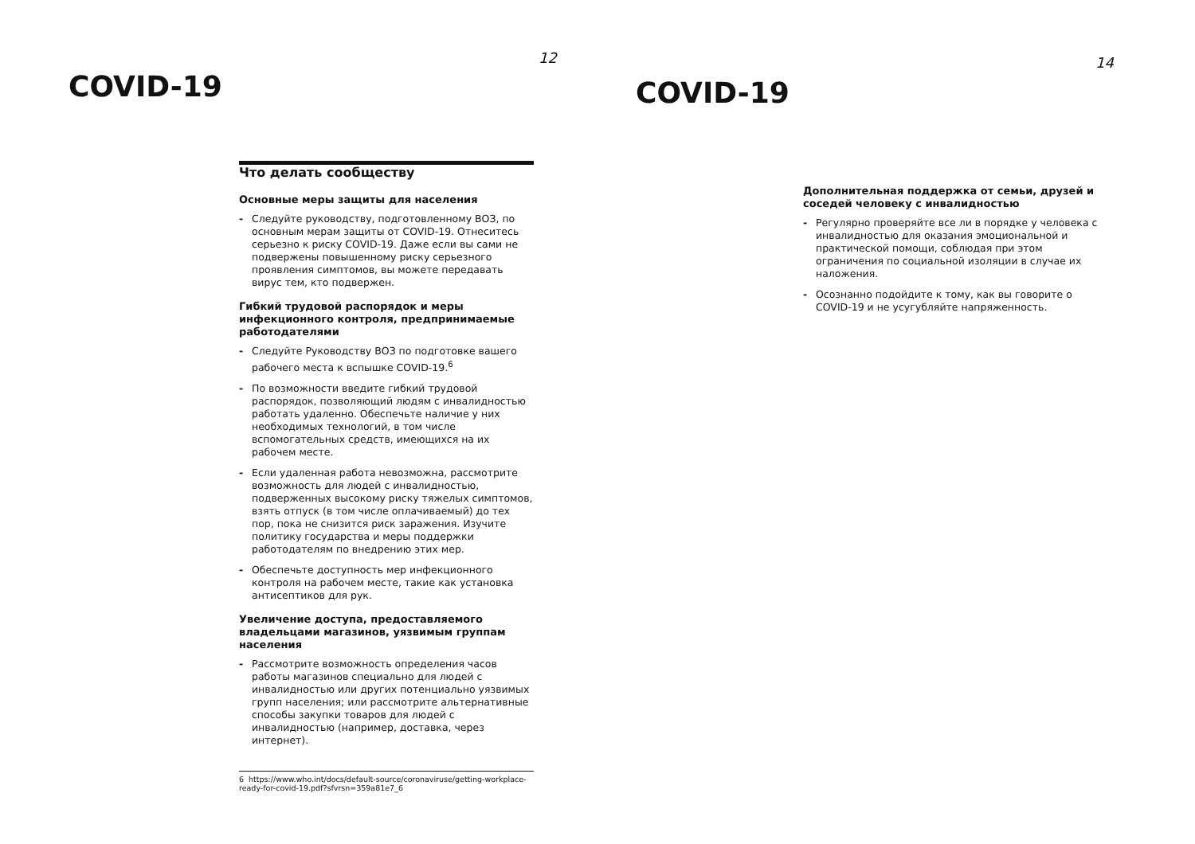COVID-19
12
Что делать сообществу
Основные меры защиты для населения
- Следуйте руководству, подготовленному ВОЗ, по основным мерам защиты от COVID-19. Отнеситесь серьезно к риску COVID-19. Даже если вы сами не подвержены повышенному риску серьезного проявления симптомов, вы можете передавать вирус тем, кто подвержен.
Гибкий трудовой распорядок и меры инфекционного контроля, предпринимаемые работодателями
- Следуйте Руководству ВОЗ по подготовке вашего рабочего места к вспышке COVID-19.<sup>6</sup>
- По возможности введите гибкий трудовой распорядок, позволяющий людям с инвалидностью работать удаленно. Обеспечьте наличие у них необходимых технологий, в том числе вспомогательных средств, имеющихся на их рабочем месте.
- Если удаленная работа невозможна, рассмотрите возможность для людей с инвалидностью, подверженных высокому риску тяжелых симптомов, взять отпуск (в том числе оплачиваемый) до тех пор, пока не снизится риск заражения. Изучите политику государства и меры поддержки работодателям по внедрению этих мер.
- Обеспечьте доступность мер инфекционного контроля на рабочем месте, такие как установка антисептиков для рук.
Увеличение доступа, предоставляемого владельцами магазинов, уязвимым группам населения
- Рассмотрите возможность определения часов работы магазинов специально для людей с инвалидностью или других потенциально уязвимых групп населения; или рассмотрите альтернативные способы закупки товаров для людей с инвалидностью (например, доставка, через интернет).
6 https://www.who.int/docs/default-source/coronaviruse/getting-workplace-ready-for-covid-19.pdf?sfvrsn=359a81e7_6
COVID-19
14
Дополнительная поддержка от семьи, друзей и соседей человеку с инвалидностью
- Регулярно проверяйте все ли в порядке у человека с инвалидностью для оказания эмоциональной и практической помощи, соблюдая при этом ограничения по социальной изоляции в случае их наложения.
- Осознанно подойдите к тому, как вы говорите о COVID-19 и не усугубляйте напряженность.